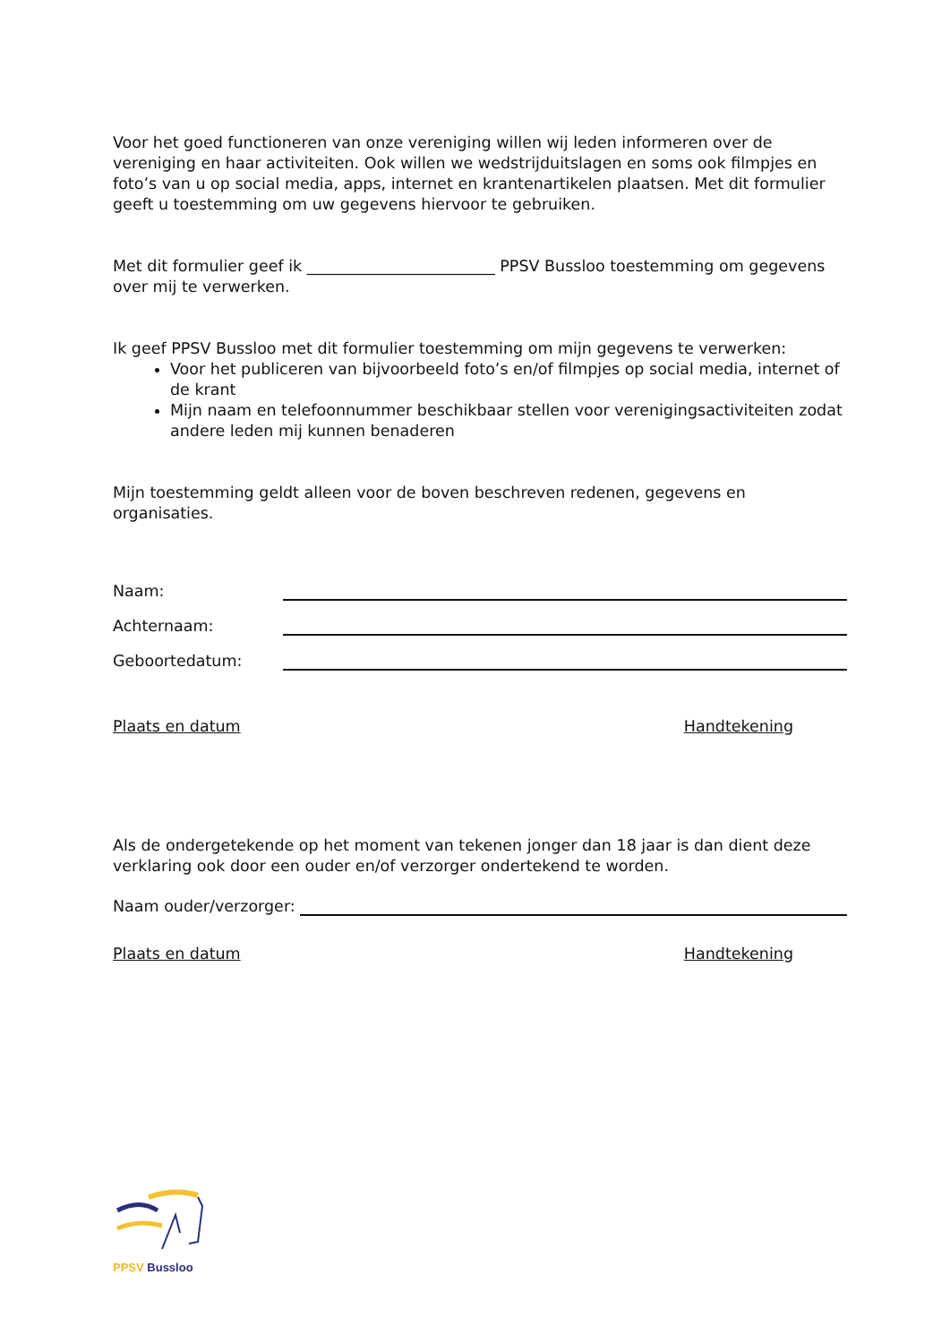Voor het goed functioneren van onze vereniging willen wij leden informeren over de vereniging en haar activiteiten. Ook willen we wedstrijduitslagen en soms ook filmpjes en foto’s van u op social media, apps, internet en krantenartikelen plaatsen. Met dit formulier geeft u toestemming om uw gegevens hiervoor te gebruiken.
Met dit formulier geef ik ________________________ PPSV Bussloo toestemming om gegevens over mij te verwerken.
Ik geef PPSV Bussloo met dit formulier toestemming om mijn gegevens te verwerken:
Voor het publiceren van bijvoorbeeld foto’s en/of filmpjes op social media, internet of de krant
Mijn naam en telefoonnummer beschikbaar stellen voor verenigingsactiviteiten zodat andere leden mij kunnen benaderen
Mijn toestemming geldt alleen voor de boven beschreven redenen, gegevens en organisaties.
Naam:
Achternaam:
Geboortedatum:
Plaats en datum Handtekening
Als de ondergetekende op het moment van tekenen jonger dan 18 jaar is dan dient deze verklaring ook door een ouder en/of verzorger ondertekend te worden.
Naam ouder/verzorger:
Plaats en datum Handtekening
PPSV Bussloo